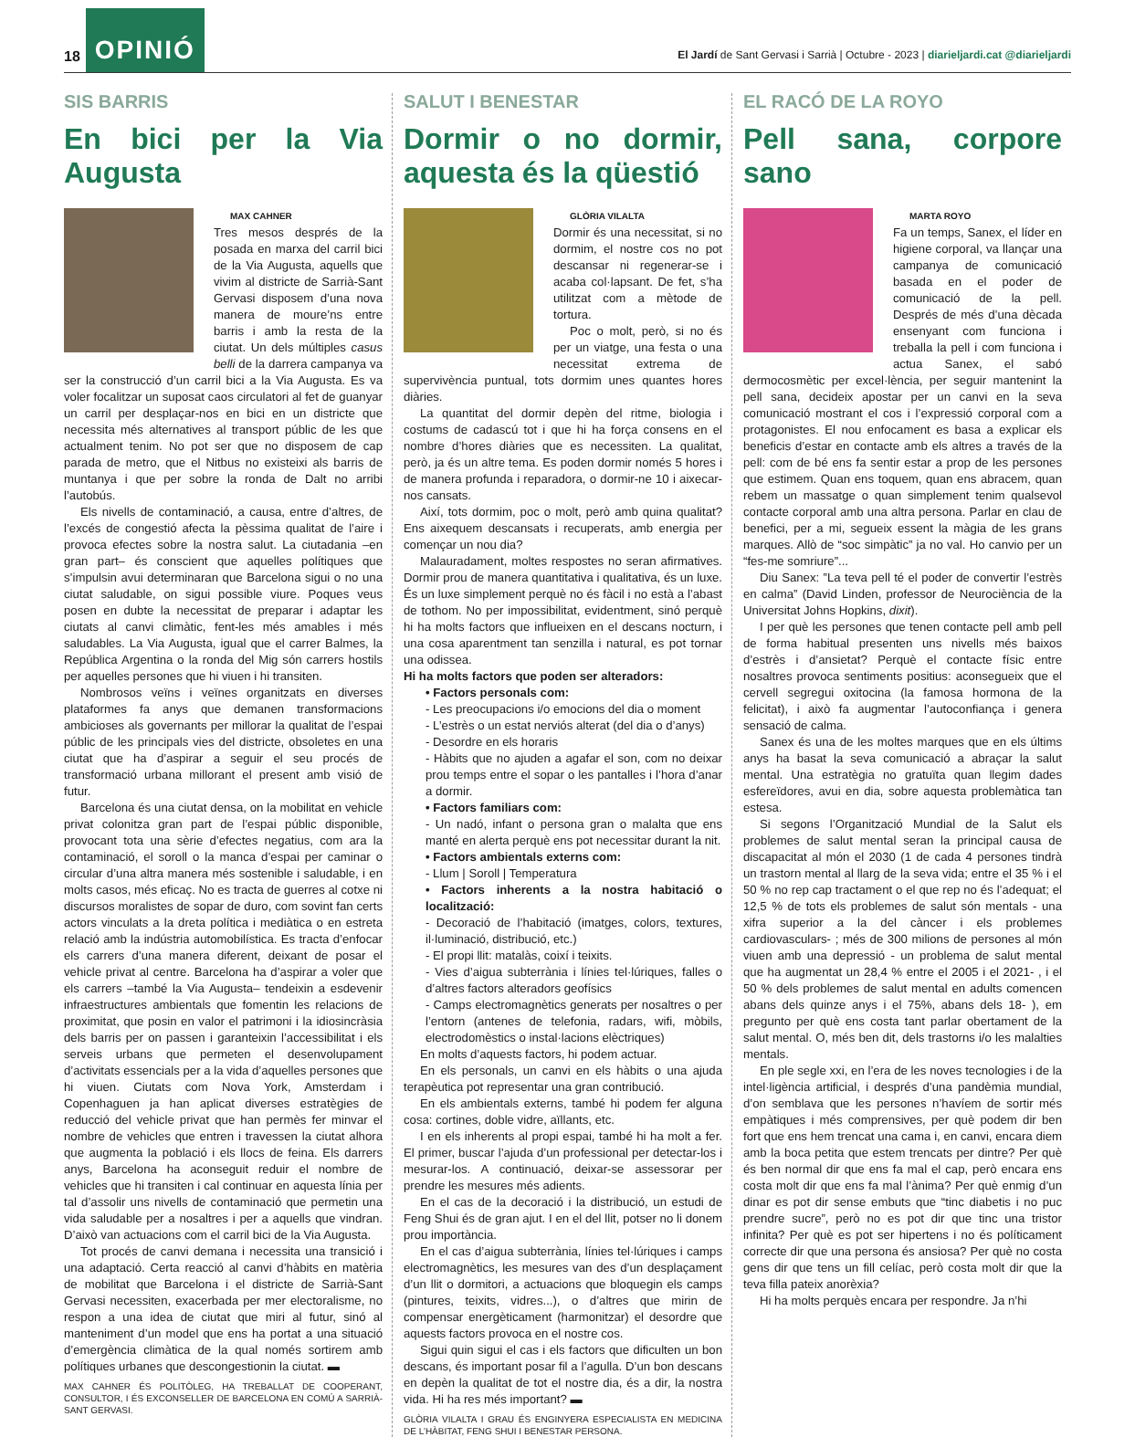18 OPINIÓ El Jardí de Sant Gervasi i Sarrià | Octubre - 2023 | diarieljardi.cat @diarieljardi
SIS BARRIS
En bici per la Via Augusta
MAX CAHNER
Tres mesos després de la posada en marxa del carril bici de la Via Augusta, aquells que vivim al districte de Sarrià-Sant Gervasi disposem d’una nova manera de moure’ns entre barris i amb la resta de la ciutat. Un dels múltiples casus belli de la darrera campanya va ser la construcció d’un carril bici a la Via Augusta. Es va voler focalitzar un suposat caos circulatori al fet de guanyar un carril per desplaçar-nos en bici en un districte que necessita més alternatives al transport públic de les que actualment tenim. No pot ser que no disposem de cap parada de metro, que el Nitbus no existeixi als barris de muntanya i que per sobre la ronda de Dalt no arribi l’autobús.
Els nivells de contaminació, a causa, entre d’altres, de l’excés de congestió afecta la pèssima qualitat de l’aire i provoca efectes sobre la nostra salut. La ciutadania –en gran part– és conscient que aquelles polítiques que s’impulsin avui determinaran que Barcelona sigui o no una ciutat saludable, on sigui possible viure. Poques veus posen en dubte la necessitat de preparar i adaptar les ciutats al canvi climàtic, fent-les més amables i més saludables. La Via Augusta, igual que el carrer Balmes, la República Argentina o la ronda del Mig són carrers hostils per aquelles persones que hi viuen i hi transiten.
Nombrosos veïns i veïnes organitzats en diverses plataformes fa anys que demanen transformacions ambicioses als governants per millorar la qualitat de l’espai públic de les principals vies del districte, obsoletes en una ciutat que ha d’aspirar a seguir el seu procés de transformació urbana millorant el present amb visió de futur.
Barcelona és una ciutat densa, on la mobilitat en vehicle privat colonitza gran part de l’espai públic disponible, provocant tota una sèrie d’efectes negatius, com ara la contaminació, el soroll o la manca d’espai per caminar o circular d’una altra manera més sostenible i saludable, i en molts casos, més eficaç. No es tracta de guerres al cotxe ni discursos moralistes de sopar de duro, com sovint fan certs actors vinculats a la dreta política i mediàtica o en estreta relació amb la indústria automobilística. Es tracta d’enfocar els carrers d’una manera diferent, deixant de posar el vehicle privat al centre. Barcelona ha d’aspirar a voler que els carrers –també la Via Augusta– tendeixin a esdevenir infraestructures ambientals que fomentin les relacions de proximitat, que posin en valor el patrimoni i la idiosincràsia dels barris per on passen i garanteixin l’accessibilitat i els serveis urbans que permeten el desenvolupament d’activitats essencials per a la vida d’aquelles persones que hi viuen. Ciutats com Nova York, Amsterdam i Copenhaguen ja han aplicat diverses estratègies de reducció del vehicle privat que han permès fer minvar el nombre de vehicles que entren i travessen la ciutat alhora que augmenta la població i els llocs de feina. Els darrers anys, Barcelona ha aconseguit reduir el nombre de vehicles que hi transiten i cal continuar en aquesta línia per tal d’assolir uns nivells de contaminació que permetin una vida saludable per a nosaltres i per a aquells que vindran. D’això van actuacions com el carril bici de la Via Augusta.
Tot procés de canvi demana i necessita una transició i una adaptació. Certa reacció al canvi d’hàbits en matèria de mobilitat que Barcelona i el districte de Sarrià-Sant Gervasi necessiten, exacerbada per mer electoralisme, no respon a una idea de ciutat que miri al futur, sinó al manteniment d’un model que ens ha portat a una situació d’emergència climàtica de la qual només sortirem amb polítiques urbanes que descongestionin la ciutat. ▬
MAX CAHNER ÉS POLITÒLEG, HA TREBALLAT DE COOPERANT, CONSULTOR, I ÉS EXCONSELLER DE BARCELONA EN COMÚ A SARRIÀ-SANT GERVASI.
SALUT I BENESTAR
Dormir o no dormir, aquesta és la qüestió
GLÒRIA VILALTA
Dormir és una necessitat, si no dormim, el nostre cos no pot descansar ni regenerar-se i acaba col·lapsant. De fet, s’ha utilitzat com a mètode de tortura.
Poc o molt, però, si no és per un viatge, una festa o una necessitat extrema de supervivència puntual, tots dormim unes quantes hores diàries.
La quantitat del dormir depèn del ritme, biologia i costums de cadascú tot i que hi ha força consens en el nombre d’hores diàries que es necessiten. La qualitat, però, ja és un altre tema. Es poden dormir només 5 hores i de manera profunda i reparadora, o dormir-ne 10 i aixecar-nos cansats.
Així, tots dormim, poc o molt, però amb quina qualitat? Ens aixequem descansats i recuperats, amb energia per començar un nou dia?
Malauradament, moltes respostes no seran afirmatives. Dormir prou de manera quantitativa i qualitativa, és un luxe. És un luxe simplement perquè no és fàcil i no està a l’abast de tothom. No per impossibilitat, evidentment, sinó perquè hi ha molts factors que influeixen en el descans nocturn, i una cosa aparentment tan senzilla i natural, es pot tornar una odissea.
Hi ha molts factors que poden ser alteradors:
• Factors personals com:
- Les preocupacions i/o emocions del dia o moment
- L’estrès o un estat nerviós alterat (del dia o d’anys)
- Desordre en els horaris
- Hàbits que no ajuden a agafar el son, com no deixar prou temps entre el sopar o les pantalles i l’hora d’anar a dormir.
• Factors familiars com:
- Un nadó, infant o persona gran o malalta que ens manté en alerta perquè ens pot necessitar durant la nit.
• Factors ambientals externs com:
- Llum | Soroll | Temperatura
• Factors inherents a la nostra habitació o localització:
- Decoració de l’habitació (imatges, colors, textures, il·luminació, distribució, etc.)
- El propi llit: matalàs, coixí i teixits.
- Vies d’aigua subterrània i línies tel·lúriques, falles o d’altres factors alteradors geofísics
- Camps electromagnètics generats per nosaltres o per l’entorn (antenes de telefonia, radars, wifi, mòbils, electrodomèstics o instal·lacions elèctriques)
En molts d’aquests factors, hi podem actuar.
En els personals, un canvi en els hàbits o una ajuda terapèutica pot representar una gran contribució.
En els ambientals externs, també hi podem fer alguna cosa: cortines, doble vidre, aïllants, etc.
I en els inherents al propi espai, també hi ha molt a fer. El primer, buscar l’ajuda d’un professional per detectar-los i mesurar-los. A continuació, deixar-se assessorar per prendre les mesures més adients.
En el cas de la decoració i la distribució, un estudi de Feng Shui és de gran ajut. I en el del llit, potser no li donem prou importància.
En el cas d’aigua subterrània, línies tel·lúriques i camps electromagnètics, les mesures van des d’un desplaçament d’un llit o dormitori, a actuacions que bloquegin els camps (pintures, teixits, vidres...), o d’altres que mirin de compensar energèticament (harmonitzar) el desordre que aquests factors provoca en el nostre cos.
Sigui quin sigui el cas i els factors que dificulten un bon descans, és important posar fil a l’agulla. D’un bon descans en depèn la qualitat de tot el nostre dia, és a dir, la nostra vida. Hi ha res més important? ▬
GLÒRIA VILALTA I GRAU ÉS ENGINYERA ESPECIALISTA EN MEDICINA DE L’HÀBITAT, FENG SHUI I BENESTAR PERSONA.
EL RACÓ DE LA ROYO
Pell sana, corpore sano
MARTA ROYO
Fa un temps, Sanex, el líder en higiene corporal, va llançar una campanya de comunicació basada en el poder de comunicació de la pell. Després de més d’una dècada ensenyant com funciona i treballa la pell i com funciona i actua Sanex, el sabó dermocosmètic per excel·lència, per seguir mantenint la pell sana, decideix apostar per un canvi en la seva comunicació mostrant el cos i l’expressió corporal com a protagonistes. El nou enfocament es basa a explicar els beneficis d’estar en contacte amb els altres a través de la pell: com de bé ens fa sentir estar a prop de les persones que estimem. Quan ens toquem, quan ens abracem, quan rebem un massatge o quan simplement tenim qualsevol contacte corporal amb una altra persona. Parlar en clau de benefici, per a mi, segueix essent la màgia de les grans marques. Allò de “soc simpàtic” ja no val. Ho canvio per un “fes-me somriure”...
Diu Sanex: ”La teva pell té el poder de convertir l’estrès en calma” (David Linden, professor de Neurociència de la Universitat Johns Hopkins, dixit).
I per què les persones que tenen contacte pell amb pell de forma habitual presenten uns nivells més baixos d’estrès i d’ansietat? Perquè el contacte físic entre nosaltres provoca sentiments positius: aconsegueix que el cervell segregui oxitocina (la famosa hormona de la felicitat), i això fa augmentar l’autoconfiança i genera sensació de calma.
Sanex és una de les moltes marques que en els últims anys ha basat la seva comunicació a abraçar la salut mental. Una estratègia no gratuïta quan llegim dades esfereïdores, avui en dia, sobre aquesta problemàtica tan estesa.
Si segons l’Organització Mundial de la Salut els problemes de salut mental seran la principal causa de discapacitat al món el 2030 (1 de cada 4 persones tindrà un trastorn mental al llarg de la seva vida; entre el 35 % i el 50 % no rep cap tractament o el que rep no és l’adequat; el 12,5 % de tots els problemes de salut són mentals - una xifra superior a la del càncer i els problemes cardiovasculars- ; més de 300 milions de persones al món viuen amb una depressió - un problema de salut mental que ha augmentat un 28,4 % entre el 2005 i el 2021- , i el 50 % dels problemes de salut mental en adults comencen abans dels quinze anys i el 75%, abans dels 18- ), em pregunto per què ens costa tant parlar obertament de la salut mental. O, més ben dit, dels trastorns i/o les malalties mentals.
En ple segle xxi, en l’era de les noves tecnologies i de la intel·ligència artificial, i després d’una pandèmia mundial, d’on semblava que les persones n’havíem de sortir més empàtiques i més comprensives, per què podem dir ben fort que ens hem trencat una cama i, en canvi, encara diem amb la boca petita que estem trencats per dintre? Per què és ben normal dir que ens fa mal el cap, però encara ens costa molt dir que ens fa mal l’ànima? Per què enmig d’un dinar es pot dir sense embuts que “tinc diabetis i no puc prendre sucre”, però no es pot dir que tinc una tristor infinita? Per què es pot ser hipertens i no és políticament correcte dir que una persona és ansiosa? Per què no costa gens dir que tens un fill celíac, però costa molt dir que la teva filla pateix anorèxia?
Hi ha molts perquès encara per respondre. Ja n’hi